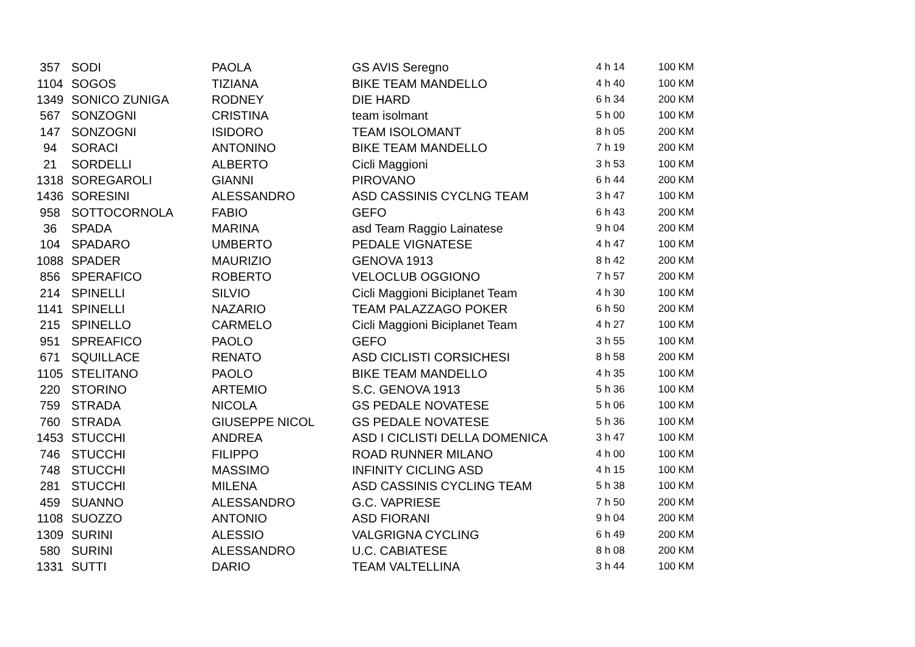| 357 | SODI | PAOLA | GS AVIS Seregno | 4 h 14 | 100 KM |
| 1104 | SOGOS | TIZIANA | BIKE TEAM MANDELLO | 4 h 40 | 100 KM |
| 1349 | SONICO ZUNIGA | RODNEY | DIE HARD | 6 h 34 | 200 KM |
| 567 | SONZOGNI | CRISTINA | team isolmant | 5 h 00 | 100 KM |
| 147 | SONZOGNI | ISIDORO | TEAM ISOLOMANT | 8 h 05 | 200 KM |
| 94 | SORACI | ANTONINO | BIKE TEAM MANDELLO | 7 h 19 | 200 KM |
| 21 | SORDELLI | ALBERTO | Cicli Maggioni | 3 h 53 | 100 KM |
| 1318 | SOREGAROLI | GIANNI | PIROVANO | 6 h 44 | 200 KM |
| 1436 | SORESINI | ALESSANDRO | ASD CASSINIS CYCLNG TEAM | 3 h 47 | 100 KM |
| 958 | SOTTOCORNOLA | FABIO | GEFO | 6 h 43 | 200 KM |
| 36 | SPADA | MARINA | asd Team Raggio Lainatese | 9 h 04 | 200 KM |
| 104 | SPADARO | UMBERTO | PEDALE VIGNATESE | 4 h 47 | 100 KM |
| 1088 | SPADER | MAURIZIO | GENOVA 1913 | 8 h 42 | 200 KM |
| 856 | SPERAFICO | ROBERTO | VELOCLUB OGGIONO | 7 h 57 | 200 KM |
| 214 | SPINELLI | SILVIO | Cicli Maggioni Biciplanet Team | 4 h 30 | 100 KM |
| 1141 | SPINELLI | NAZARIO | TEAM PALAZZAGO POKER | 6 h 50 | 200 KM |
| 215 | SPINELLO | CARMELO | Cicli Maggioni Biciplanet Team | 4 h 27 | 100 KM |
| 951 | SPREAFICO | PAOLO | GEFO | 3 h 55 | 100 KM |
| 671 | SQUILLACE | RENATO | ASD CICLISTI CORSICHESI | 8 h 58 | 200 KM |
| 1105 | STELITANO | PAOLO | BIKE TEAM MANDELLO | 4 h 35 | 100 KM |
| 220 | STORINO | ARTEMIO | S.C. GENOVA 1913 | 5 h 36 | 100 KM |
| 759 | STRADA | NICOLA | GS PEDALE NOVATESE | 5 h 06 | 100 KM |
| 760 | STRADA | GIUSEPPE NICOL | GS PEDALE NOVATESE | 5 h 36 | 100 KM |
| 1453 | STUCCHI | ANDREA | ASD I CICLISTI DELLA DOMENICA | 3 h 47 | 100 KM |
| 746 | STUCCHI | FILIPPO | ROAD RUNNER MILANO | 4 h 00 | 100 KM |
| 748 | STUCCHI | MASSIMO | INFINITY CICLING ASD | 4 h 15 | 100 KM |
| 281 | STUCCHI | MILENA | ASD CASSINIS CYCLING TEAM | 5 h 38 | 100 KM |
| 459 | SUANNO | ALESSANDRO | G.C. VAPRIESE | 7 h 50 | 200 KM |
| 1108 | SUOZZO | ANTONIO | ASD FIORANI | 9 h 04 | 200 KM |
| 1309 | SURINI | ALESSIO | VALGRIGNA CYCLING | 6 h 49 | 200 KM |
| 580 | SURINI | ALESSANDRO | U.C. CABIATESE | 8 h 08 | 200 KM |
| 1331 | SUTTI | DARIO | TEAM VALTELLINA | 3 h 44 | 100 KM |